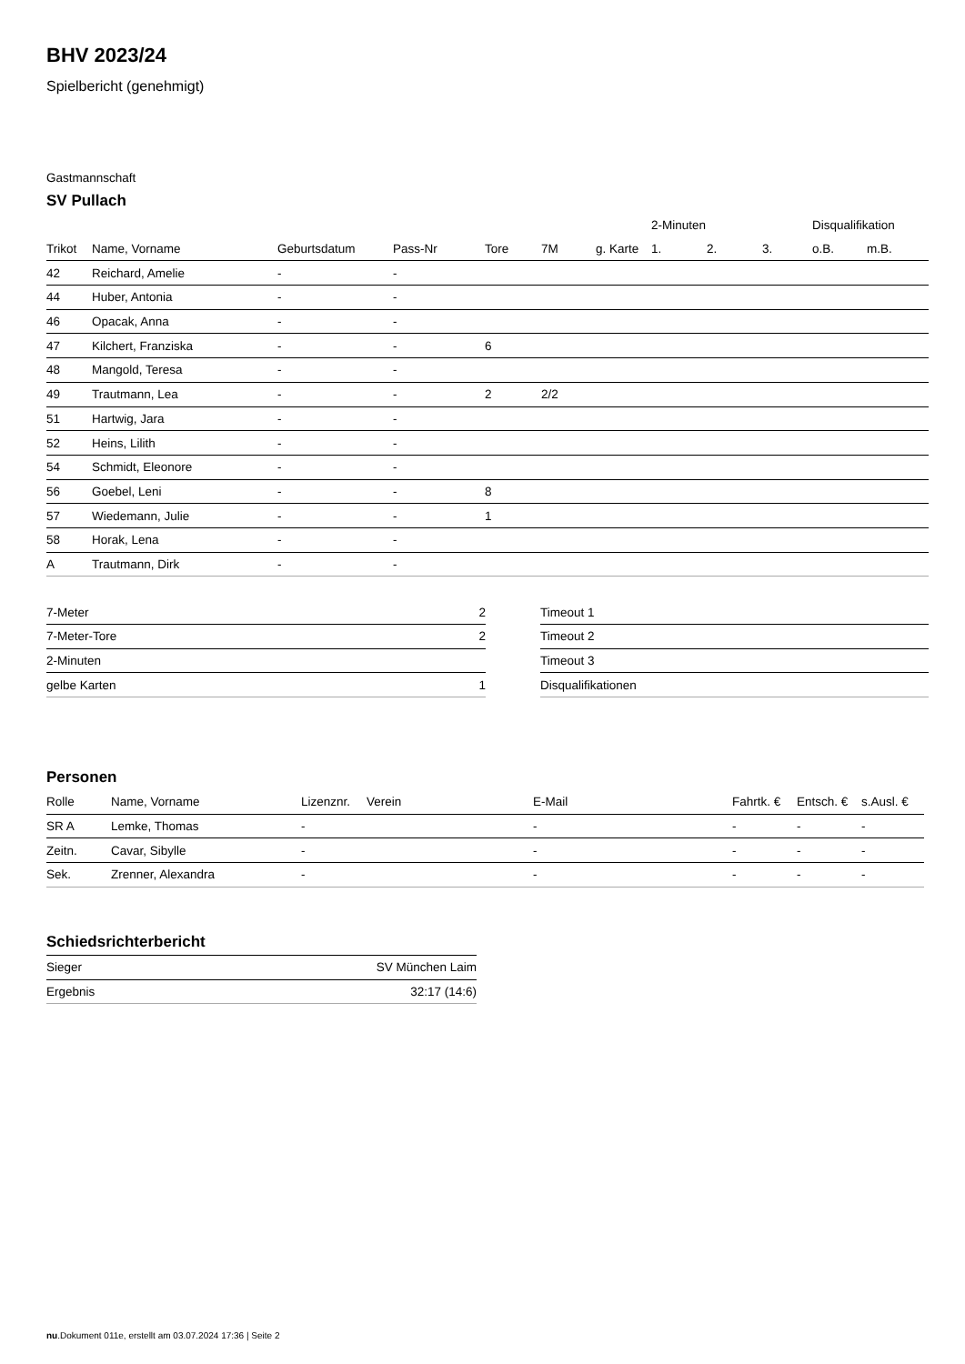BHV 2023/24
Spielbericht (genehmigt)
Gastmannschaft
SV Pullach
| | | | | | | | 2-Minuten | | | Disqualifikation | |
| Trikot | Name, Vorname | Geburtsdatum | Pass-Nr | Tore | 7M | g. Karte | 1. | 2. | 3. | o.B. | m.B. |
| 42 | Reichard, Amelie | - | - | | | | | | | | |
| 44 | Huber, Antonia | - | - | | | | | | | | |
| 46 | Opacak, Anna | - | - | | | | | | | | |
| 47 | Kilchert, Franziska | - | - | 6 | | | | | | | |
| 48 | Mangold, Teresa | - | - | | | | | | | | |
| 49 | Trautmann, Lea | - | - | 2 | 2/2 | | | | | | |
| 51 | Hartwig, Jara | - | - | | | | | | | | |
| 52 | Heins, Lilith | - | - | | | | | | | | |
| 54 | Schmidt, Eleonore | - | - | | | | | | | | |
| 56 | Goebel, Leni | - | - | 8 | | | | | | | |
| 57 | Wiedemann, Julie | - | - | 1 | | | | | | | |
| 58 | Horak, Lena | - | - | | | | | | | | |
| A | Trautmann, Dirk | - | - | | | | | | | | |
| 7-Meter | 2 |
| 7-Meter-Tore | 2 |
| 2-Minuten | |
| gelbe Karten | 1 |
| Timeout 1 |
| Timeout 2 |
| Timeout 3 |
| Disqualifikationen |
Personen
| Rolle | Name, Vorname | Lizenznr. | Verein | E-Mail | Fahrtk. € | Entsch. € | s.Ausl. € |
| --- | --- | --- | --- | --- | --- | --- | --- |
| SR A | Lemke, Thomas | - | | - | - | - | - |
| Zeitn. | Cavar, Sibylle | - | | - | - | - | - |
| Sek. | Zrenner, Alexandra | - | | - | - | - | - |
Schiedsrichterbericht
| Sieger | SV München Laim |
| Ergebnis | 32:17 (14:6) |
nu.Dokument 011e, erstellt am 03.07.2024 17:36 | Seite 2